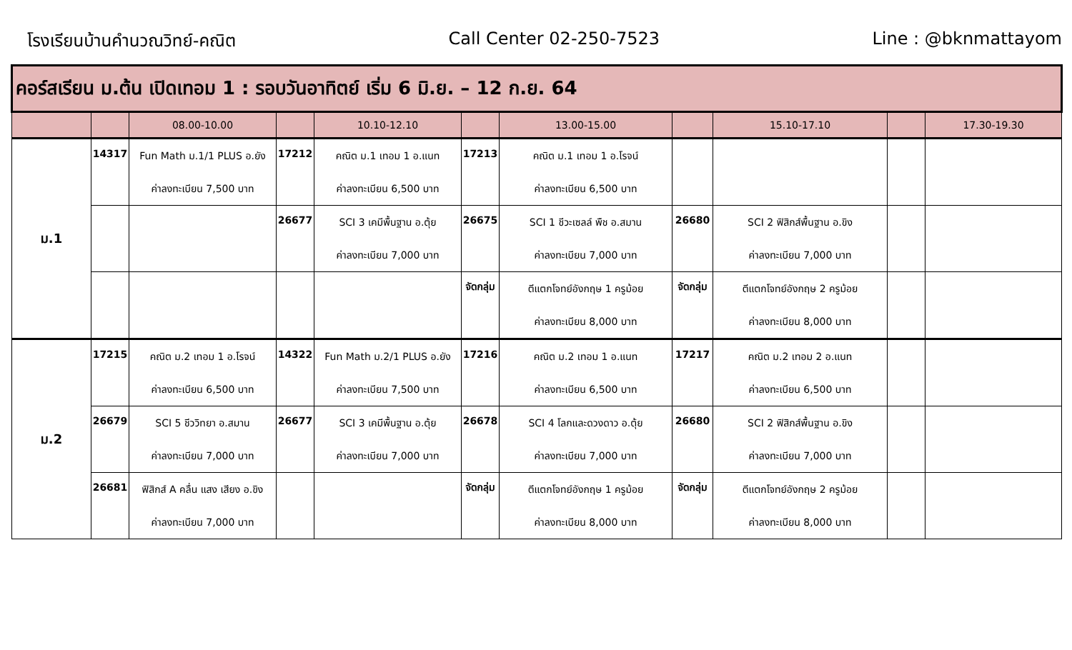โรงเรียนบ้านคำนวณวิทย์-คณิต Call Center 02-250-7523 Line : @bknmattayom
| คอร์สเรียน ม.ต้น เปิดเทอม 1 : รอบวันอาทิตย์ เริ่ม 6 มิ.ย. – 12 ก.ย. 64 | | | | | | | | | | |
| | | 08.00-10.00 | | 10.10-12.10 | | 13.00-15.00 | | 15.10-17.10 | | 17.30-19.30 |
| ม.1 | 14317 | Fun Math ม.1/1 PLUS อ.ยัง ค่าลงทะเบียน 7,500 บาท | 17212 | คณิต ม.1 เทอม 1 อ.แนท ค่าลงทะเบียน 6,500 บาท | 17213 | คณิต ม.1 เทอม 1 อ.โรจน์ ค่าลงทะเบียน 6,500 บาท | | | | |
| | | | 26677 | SCI 3 เคมีพื้นฐาน อ.ตุ้ย ค่าลงทะเบียน 7,000 บาท | 26675 | SCI 1 ชีวะเซลล์ พืช อ.สมาน ค่าลงทะเบียน 7,000 บาท | 26680 | SCI 2 ฟิสิกส์พื้นฐาน อ.ขิง ค่าลงทะเบียน 7,000 บาท | | |
| | | | | | จัดกลุ่ม | ตีแตกโจทย์อังกฤษ 1 ครูม้อย ค่าลงทะเบียน 8,000 บาท | จัดกลุ่ม | ตีแตกโจทย์อังกฤษ 2 ครูม้อย ค่าลงทะเบียน 8,000 บาท | | |
| ม.2 | 17215 | คณิต ม.2 เทอม 1 อ.โรจน์ ค่าลงทะเบียน 6,500 บาท | 14322 | Fun Math ม.2/1 PLUS อ.ยัง ค่าลงทะเบียน 7,500 บาท | 17216 | คณิต ม.2 เทอม 1 อ.แนท ค่าลงทะเบียน 6,500 บาท | 17217 | คณิต ม.2 เทอม 2 อ.แนท ค่าลงทะเบียน 6,500 บาท | | |
| | 26679 | SCI 5 ชีววิทยา อ.สมาน ค่าลงทะเบียน 7,000 บาท | 26677 | SCI 3 เคมีพื้นฐาน อ.ตุ้ย ค่าลงทะเบียน 7,000 บาท | 26678 | SCI 4 โลกและดวงดาว อ.ตุ้ย ค่าลงทะเบียน 7,000 บาท | 26680 | SCI 2 ฟิสิกส์พื้นฐาน อ.ขิง ค่าลงทะเบียน 7,000 บาท | | |
| | 26681 | ฟิสิกส์ A คลื่น แสง เสียง อ.ขิง ค่าลงทะเบียน 7,000 บาท | | | จัดกลุ่ม | ตีแตกโจทย์อังกฤษ 1 ครูม้อย ค่าลงทะเบียน 8,000 บาท | จัดกลุ่ม | ตีแตกโจทย์อังกฤษ 2 ครูม้อย ค่าลงทะเบียน 8,000 บาท | | |